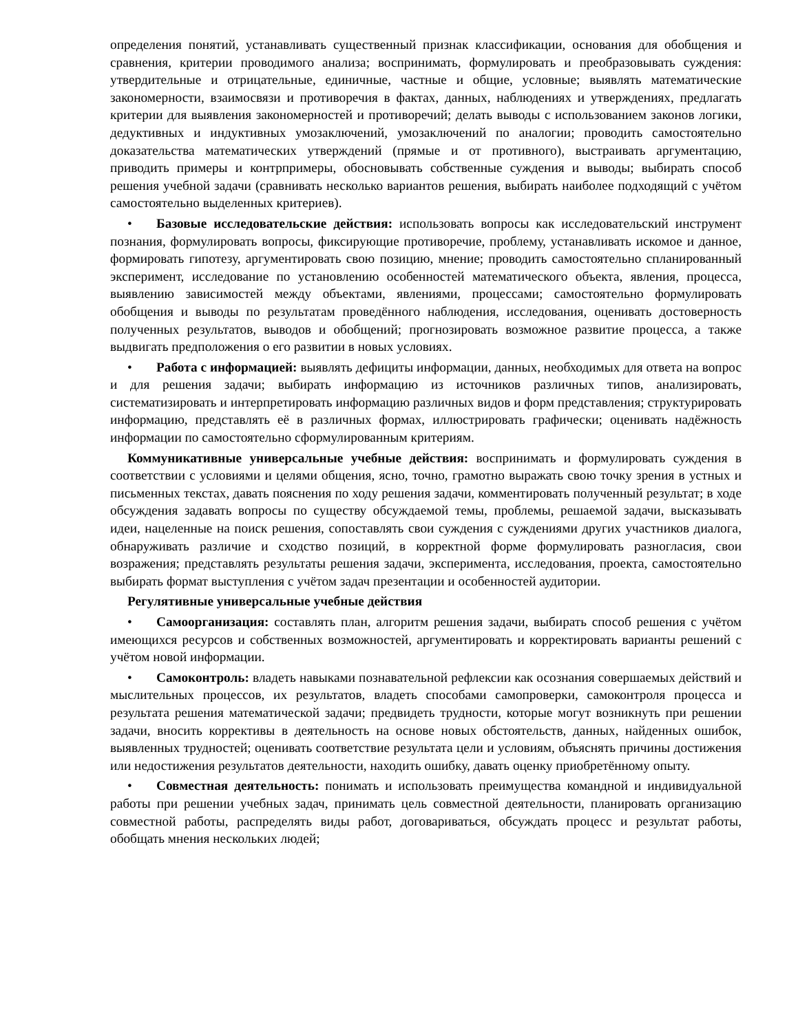определения понятий, устанавливать существенный признак классификации, основания для обобщения и сравнения, критерии проводимого анализа; воспринимать, формулировать и преобразовывать суждения: утвердительные и отрицательные, единичные, частные и общие, условные; выявлять математические закономерности, взаимосвязи и противоречия в фактах, данных, наблюдениях и утверждениях, предлагать критерии для выявления закономерностей и противоречий; делать выводы с использованием законов логики, дедуктивных и индуктивных умозаключений, умозаключений по аналогии; проводить самостоятельно доказательства математических утверждений (прямые и от противного), выстраивать аргументацию, приводить примеры и контрпримеры, обосновывать собственные суждения и выводы; выбирать способ решения учебной задачи (сравнивать несколько вариантов решения, выбирать наиболее подходящий с учётом самостоятельно выделенных критериев).
• Базовые исследовательские действия: использовать вопросы как исследовательский инструмент познания, формулировать вопросы, фиксирующие противоречие, проблему, устанавливать искомое и данное, формировать гипотезу, аргументировать свою позицию, мнение; проводить самостоятельно спланированный эксперимент, исследование по установлению особенностей математического объекта, явления, процесса, выявлению зависимостей между объектами, явлениями, процессами; самостоятельно формулировать обобщения и выводы по результатам проведённого наблюдения, исследования, оценивать достоверность полученных результатов, выводов и обобщений; прогнозировать возможное развитие процесса, а также выдвигать предположения о его развитии в новых условиях.
• Работа с информацией: выявлять дефициты информации, данных, необходимых для ответа на вопрос и для решения задачи; выбирать информацию из источников различных типов, анализировать, систематизировать и интерпретировать информацию различных видов и форм представления; структурировать информацию, представлять её в различных формах, иллюстрировать графически; оценивать надёжность информации по самостоятельно сформулированным критериям.
Коммуникативные универсальные учебные действия: воспринимать и формулировать суждения в соответствии с условиями и целями общения, ясно, точно, грамотно выражать свою точку зрения в устных и письменных текстах, давать пояснения по ходу решения задачи, комментировать полученный результат; в ходе обсуждения задавать вопросы по существу обсуждаемой темы, проблемы, решаемой задачи, высказывать идеи, нацеленные на поиск решения, сопоставлять свои суждения с суждениями других участников диалога, обнаруживать различие и сходство позиций, в корректной форме формулировать разногласия, свои возражения; представлять результаты решения задачи, эксперимента, исследования, проекта, самостоятельно выбирать формат выступления с учётом задач презентации и особенностей аудитории.
Регулятивные универсальные учебные действия
• Самоорганизация: составлять план, алгоритм решения задачи, выбирать способ решения с учётом имеющихся ресурсов и собственных возможностей, аргументировать и корректировать варианты решений с учётом новой информации.
• Самоконтроль: владеть навыками познавательной рефлексии как осознания совершаемых действий и мыслительных процессов, их результатов, владеть способами самопроверки, самоконтроля процесса и результата решения математической задачи; предвидеть трудности, которые могут возникнуть при решении задачи, вносить коррективы в деятельность на основе новых обстоятельств, данных, найденных ошибок, выявленных трудностей; оценивать соответствие результата цели и условиям, объяснять причины достижения или недостижения результатов деятельности, находить ошибку, давать оценку приобретённому опыту.
• Совместная деятельность: понимать и использовать преимущества командной и индивидуальной работы при решении учебных задач, принимать цель совместной деятельности, планировать организацию совместной работы, распределять виды работ, договариваться, обсуждать процесс и результат работы, обобщать мнения нескольких людей;